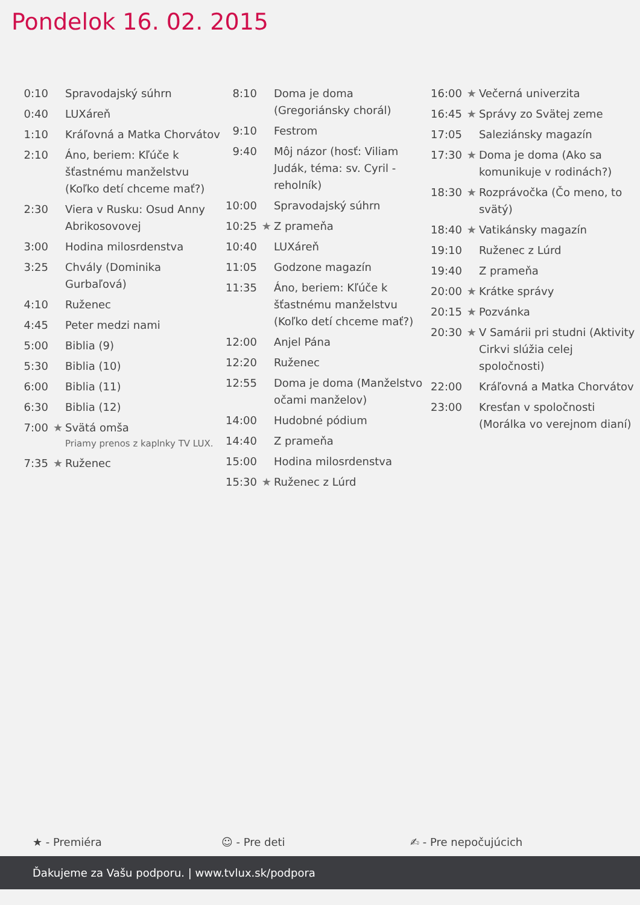Pondelok 16. 02. 2015
| 0:10 | | Spravodajský súhrn |
| 0:40 | | LUXáreň |
| 1:10 | | Kráľovná a Matka Chorvátov |
| 2:10 | | Áno, beriem: Kľúče k šťastnému manželstvu (Koľko detí chceme mať?) |
| 2:30 | | Viera v Rusku: Osud Anny Abrikosovovej |
| 3:00 | | Hodina milosrdenstva |
| 3:25 | | Chvály (Dominika Gurbaľová) |
| 4:10 | | Ruženec |
| 4:45 | | Peter medzi nami |
| 5:00 | | Biblia (9) |
| 5:30 | | Biblia (10) |
| 6:00 | | Biblia (11) |
| 6:30 | | Biblia (12) |
| 7:00 | ★ | Svätá omša Priamy prenos z kaplnky TV LUX. |
| 7:35 | ★ | Ruženec |
| 8:10 | | Doma je doma (Gregoriánsky chorál) |
| 9:10 | | Festrom |
| 9:40 | | Môj názor (hosť: Viliam Judák, téma: sv. Cyril - reholník) |
| 10:00 | | Spravodajský súhrn |
| 10:25 | ★ | Z prameňa |
| 10:40 | | LUXáreň |
| 11:05 | | Godzone magazín |
| 11:35 | | Áno, beriem: Kľúče k šťastnému manželstvu (Koľko detí chceme mať?) |
| 12:00 | | Anjel Pána |
| 12:20 | | Ruženec |
| 12:55 | | Doma je doma (Manželstvo očami manželov) |
| 14:00 | | Hudobné pódium |
| 14:40 | | Z prameňa |
| 15:00 | | Hodina milosrdenstva |
| 15:30 | ★ | Ruženec z Lúrd |
| 16:00 | ★ | Večerná univerzita |
| 16:45 | ★ | Správy zo Svätej zeme |
| 17:05 | | Saleziánsky magazín |
| 17:30 | ★ | Doma je doma (Ako sa komunikuje v rodinách?) |
| 18:30 | ★ | Rozprávočka (Čo meno, to svätý) |
| 18:40 | ★ | Vatikánsky magazín |
| 19:10 | | Ruženec z Lúrd |
| 19:40 | | Z prameňa |
| 20:00 | ★ | Krátke správy |
| 20:15 | ★ | Pozvánka |
| 20:30 | ★ | V Samárii pri studni (Aktivity Cirkvi slúžia celej spoločnosti) |
| 22:00 | | Kráľovná a Matka Chorvátov |
| 23:00 | | Kresťan v spoločnosti (Morálka vo verejnom dianí) |
★ - Premiéra ☺ - Pre deti ✍ - Pre nepočujúcich
Ďakujeme za Vašu podporu. | www.tvlux.sk/podpora